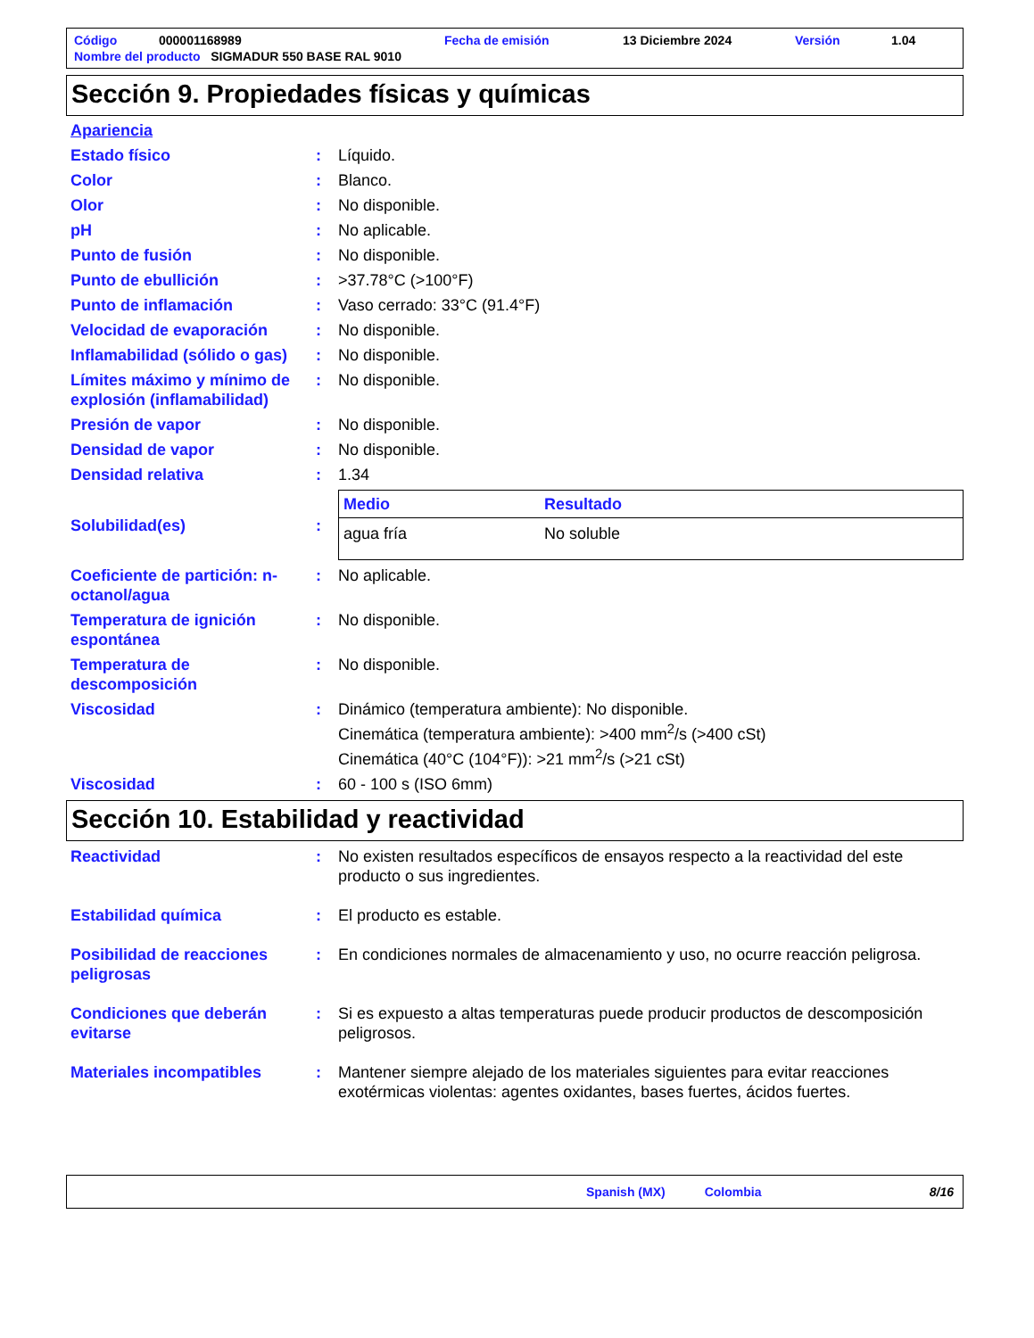| Código | 000001168989 | Fecha de emisión | 13 Diciembre 2024 | Versión | 1.04 |
| Nombre del producto SIGMADUR 550 BASE RAL 9010 | | | | | |
Sección 9. Propiedades físicas y químicas
Apariencia
Estado físico : Líquido.
Color : Blanco.
Olor : No disponible.
pH : No aplicable.
Punto de fusión : No disponible.
Punto de ebullición : >37.78°C (>100°F)
Punto de inflamación : Vaso cerrado: 33°C (91.4°F)
Velocidad de evaporación : No disponible.
Inflamabilidad (sólido o gas)
: No disponible.
Límites máximo y mínimo de explosión (inflamabilidad)
: No disponible.
Presión de vapor : No disponible.
Densidad de vapor : No disponible.
Densidad relativa : 1.34
Solubilidad(es) :
| Medio | Resultado |
| --- | --- |
| agua fría | No soluble |
Coeficiente de partición: n-octanol/agua
: No aplicable.
Temperatura de ignición espontánea
: No disponible.
Temperatura de descomposición
: No disponible.
Viscosidad : Dinámico (temperatura ambiente): No disponible.
Cinemática (temperatura ambiente): >400 mm<sup>2</sup>/s (>400 cSt)
Cinemática (40°C (104°F)): >21 mm<sup>2</sup>/s (>21 cSt)
Viscosidad : 60 - 100 s (ISO 6mm)
Sección 10. Estabilidad y reactividad
Reactividad : No existen resultados específicos de ensayos respecto a la reactividad del este producto o sus ingredientes.
Estabilidad química : El producto es estable.
Posibilidad de reacciones peligrosas
: En condiciones normales de almacenamiento y uso, no ocurre reacción peligrosa.
Condiciones que deberán evitarse
: Si es expuesto a altas temperaturas puede producir productos de descomposición peligrosos.
Materiales incompatibles : Mantener siempre alejado de los materiales siguientes para evitar reacciones exotérmicas violentas: agentes oxidantes, bases fuertes, ácidos fuertes.
Spanish (MX) Colombia 8/16